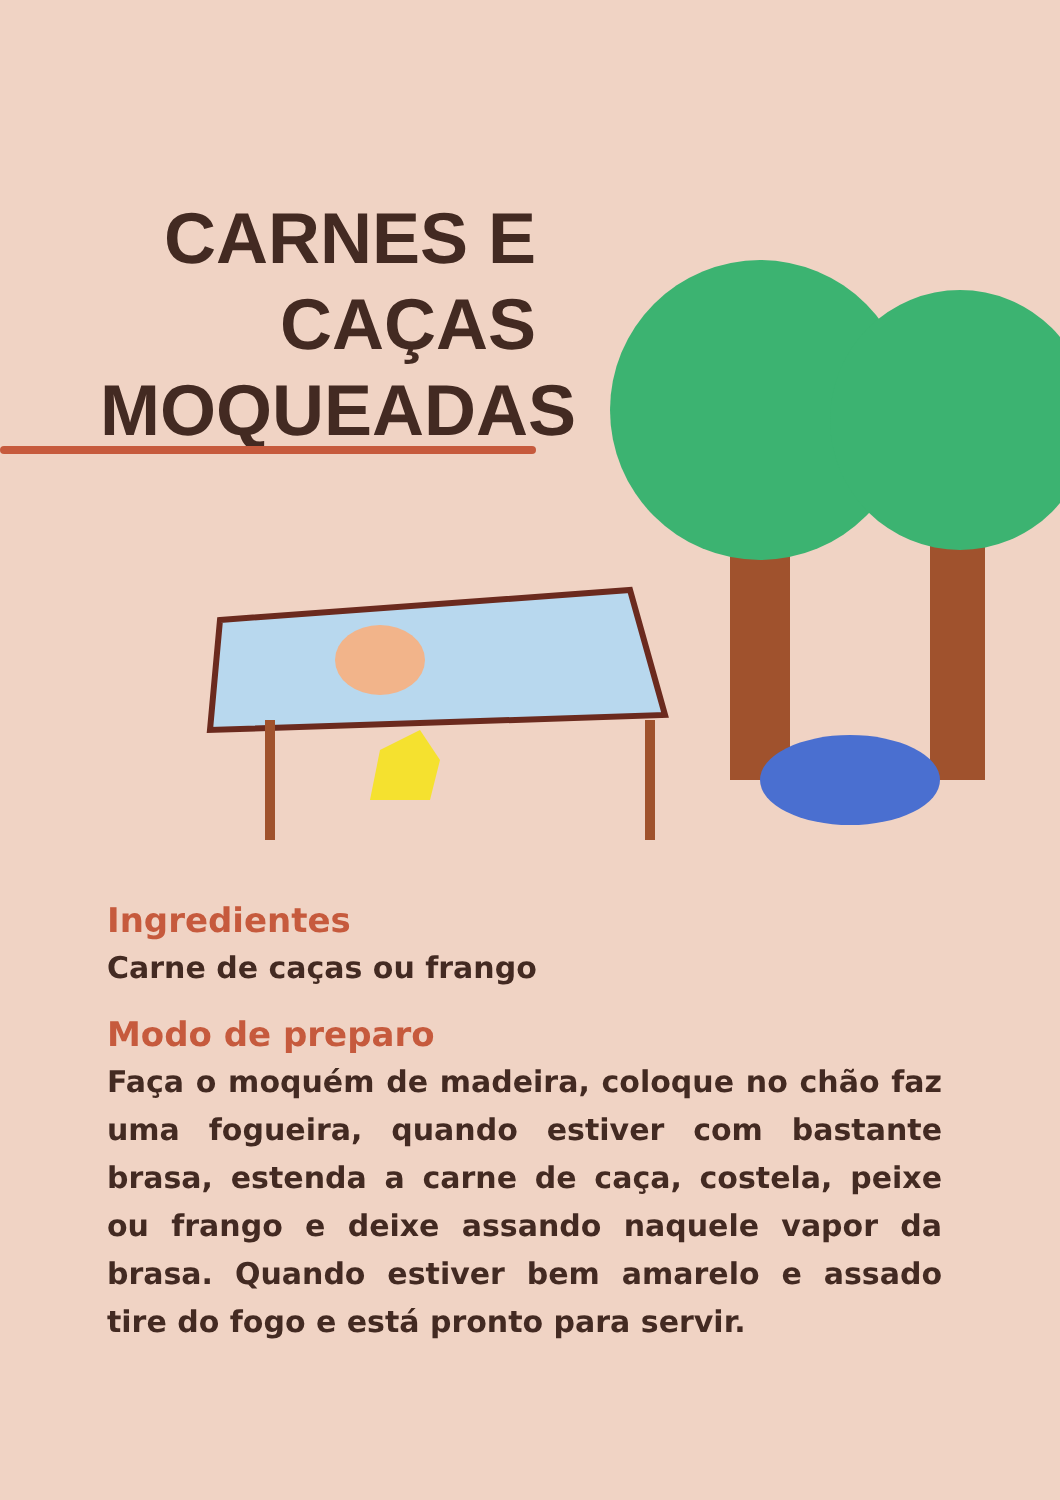CARNES E CAÇAS MOQUEADAS
Ingredientes
Carne de caças ou frango
Modo de preparo
Faça o moquém de madeira, coloque no chão faz uma fogueira, quando estiver com bastante brasa, estenda a carne de caça, costela, peixe ou frango e deixe assando naquele vapor da brasa. Quando estiver bem amarelo e assado tire do fogo e está pronto para servir.